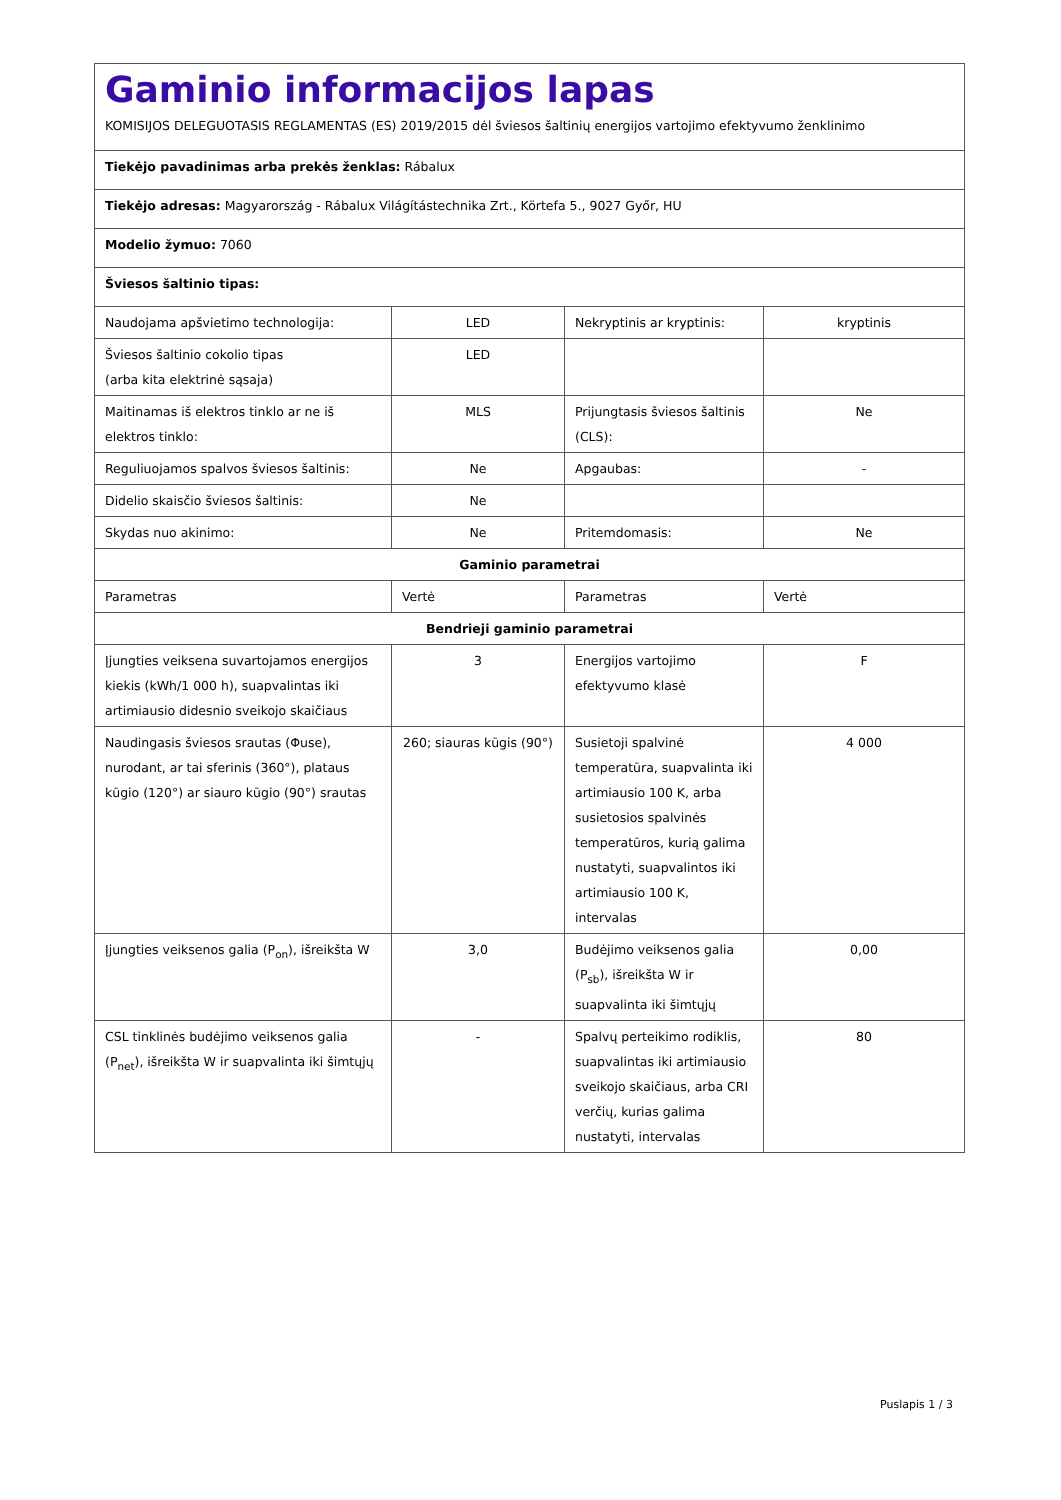| Gaminio informacijos lapas KOMISIJOS DELEGUOTASIS REGLAMENTAS (ES) 2019/2015 dėl šviesos šaltinių energijos vartojimo efektyvumo ženklinimo | | | |
| Tiekėjo pavadinimas arba prekės ženklas: Rábalux | | | |
| Tiekėjo adresas: Magyarország - Rábalux Világítástechnika Zrt., Körtefa 5., 9027 Győr, HU | | | |
| Modelio žymuo: 7060 | | | |
| Šviesos šaltinio tipas: | | | |
| Naudojama apšvietimo technologija: | LED | Nekryptinis ar kryptinis: | kryptinis |
| Šviesos šaltinio cokolio tipas (arba kita elektrinė sąsaja) | LED | | |
| Maitinamas iš elektros tinklo ar ne iš elektros tinklo: | MLS | Prijungtasis šviesos šaltinis (CLS): | Ne |
| Reguliuojamos spalvos šviesos šaltinis: | Ne | Apgaubas: | - |
| Didelio skaisčio šviesos šaltinis: | Ne | | |
| Skydas nuo akinimo: | Ne | Pritemdomasis: | Ne |
| Gaminio parametrai | | | |
| Parametras | Vertė | Parametras | Vertė |
| Bendrieji gaminio parametrai | | | |
| Įjungties veiksena suvartojamos energijos kiekis (kWh/1 000 h), suapvalintas iki artimiausio didesnio sveikojo skaičiaus | 3 | Energijos vartojimo efektyvumo klasė | F |
| Naudingasis šviesos srautas (Φuse), nurodant, ar tai sferinis (360°), plataus kūgio (120°) ar siauro kūgio (90°) srautas | 260; siauras kūgis (90°) | Susietoji spalvinė temperatūra, suapvalinta iki artimiausio 100 K, arba susietosios spalvinės temperatūros, kurią galima nustatyti, suapvalintos iki artimiausio 100 K, intervalas | 4 000 |
| Įjungties veiksenos galia (P<sub>on</sub>), išreikšta W | 3,0 | Budėjimo veiksenos galia (P<sub>sb</sub>), išreikšta W ir suapvalinta iki šimtųjų | 0,00 |
| CSL tinklinės budėjimo veiksenos galia (P<sub>net</sub>), išreikšta W ir suapvalinta iki šimtųjų | - | Spalvų perteikimo rodiklis, suapvalintas iki artimiausio sveikojo skaičiaus, arba CRI verčių, kurias galima nustatyti, intervalas | 80 |
Puslapis 1 / 3